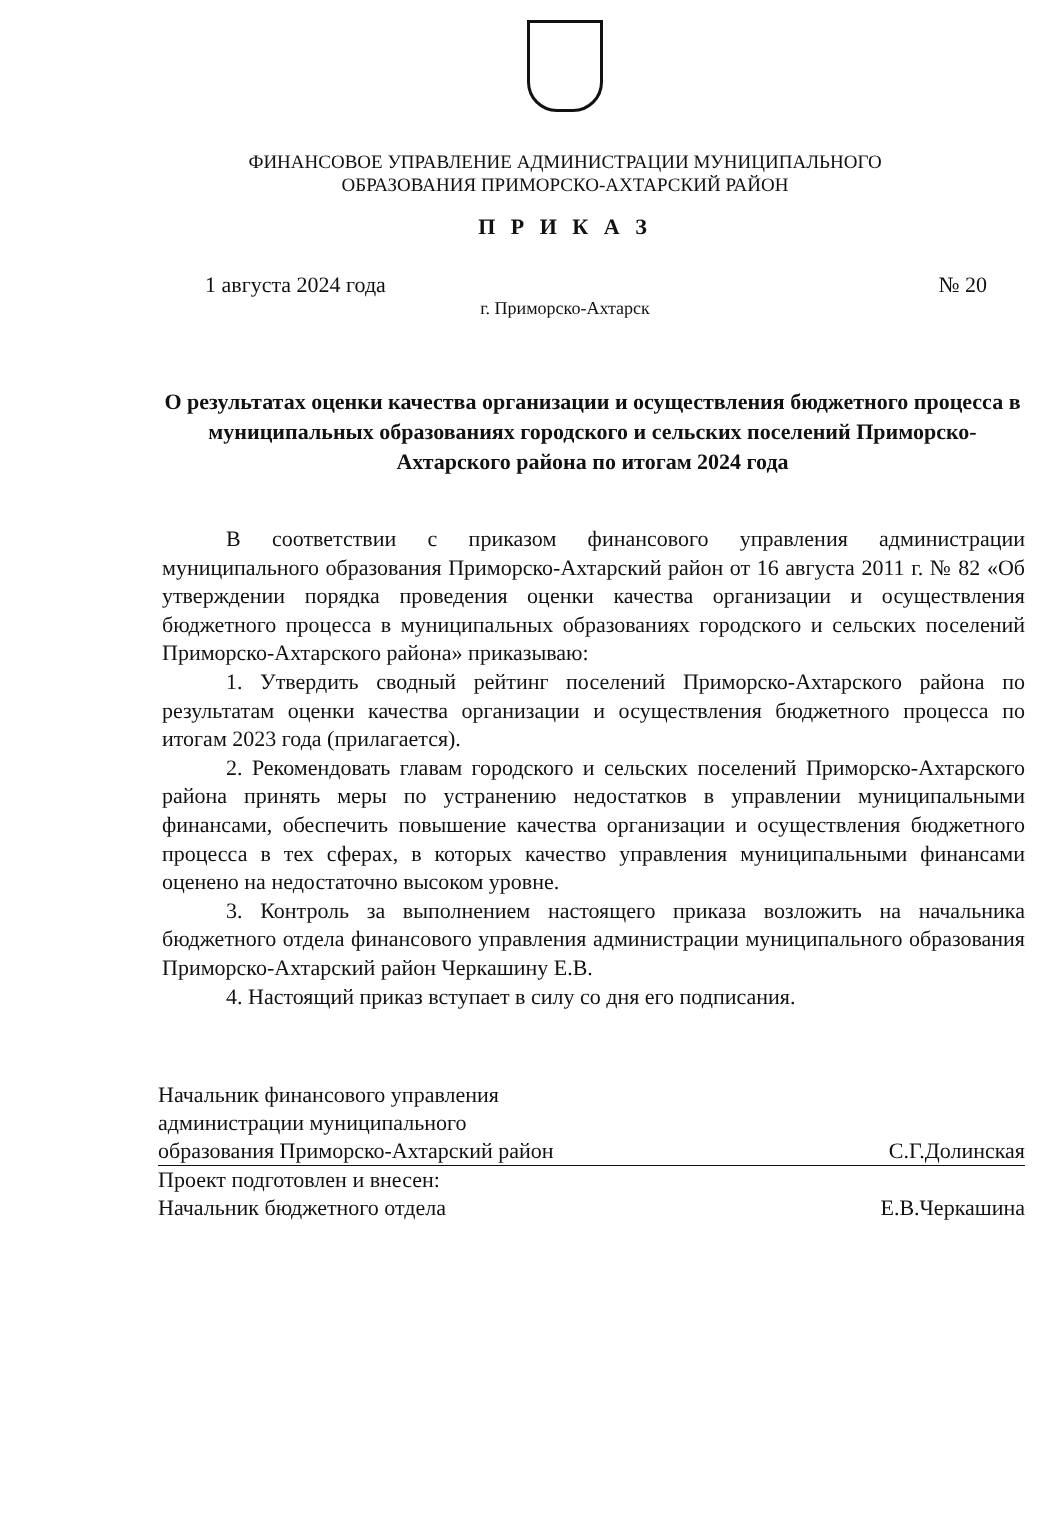ФИНАНСОВОЕ УПРАВЛЕНИЕ АДМИНИСТРАЦИИ МУНИЦИПАЛЬНОГО
ОБРАЗОВАНИЯ ПРИМОРСКО-АХТАРСКИЙ РАЙОН
П Р И К А З
1 августа 2024 года № 20
г. Приморско-Ахтарск
О результатах оценки качества организации и осуществления бюджетного процесса в муниципальных образованиях городского и сельских поселений Приморско-Ахтарского района по итогам 2024 года
В соответствии с приказом финансового управления администрации муниципального образования Приморско-Ахтарский район от 16 августа 2011 г. № 82 «Об утверждении порядка проведения оценки качества организации и осуществления бюджетного процесса в муниципальных образованиях городского и сельских поселений Приморско-Ахтарского района» приказываю:
1. Утвердить сводный рейтинг поселений Приморско-Ахтарского района по результатам оценки качества организации и осуществления бюджетного процесса по итогам 2023 года (прилагается).
2. Рекомендовать главам городского и сельских поселений Приморско-Ахтарского района принять меры по устранению недостатков в управлении муниципальными финансами, обеспечить повышение качества организации и осуществления бюджетного процесса в тех сферах, в которых качество управления муниципальными финансами оценено на недостаточно высоком уровне.
3. Контроль за выполнением настоящего приказа возложить на начальника бюджетного отдела финансового управления администрации муниципального образования Приморско-Ахтарский район Черкашину Е.В.
4. Настоящий приказ вступает в силу со дня его подписания.
Начальник финансового управления
администрации муниципального
образования Приморско-Ахтарский район С.Г.Долинская
Проект подготовлен и внесен:
Начальник бюджетного отдела Е.В.Черкашина